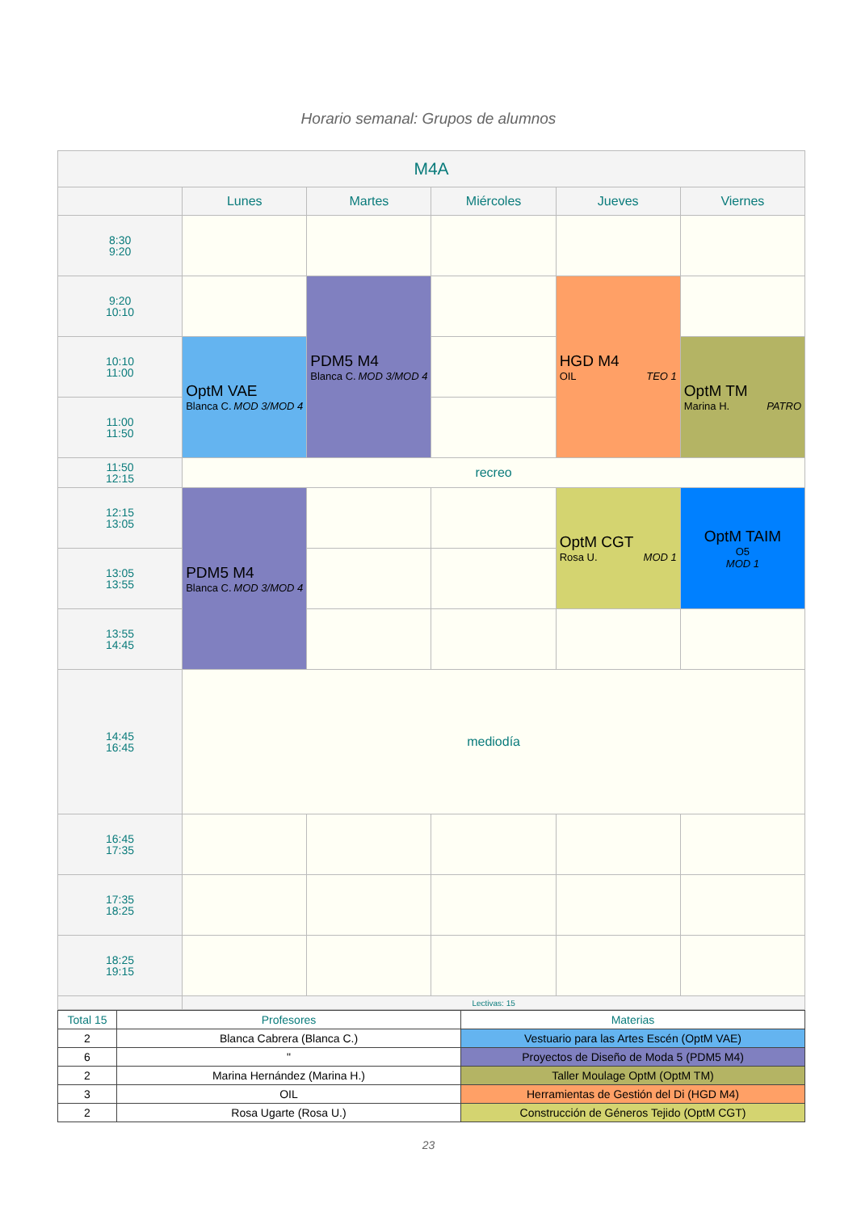Horario semanal: Grupos de alumnos
| M4A | | | | | |
| --- | --- | --- | --- | --- | --- |
| | Lunes | Martes | Miércoles | Jueves | Viernes |
| 8:30 9:20 | | | | | |
| 9:20 10:10 | | PDM5 M4 Blanca C. MOD 3/MOD 4 | | HGD M4 OIL TEO 1 | |
| 10:10 11:00 | OptM VAE Blanca C. MOD 3/MOD 4 | | | | OptM TM Marina H. PATRO |
| 11:00 11:50 | | | | | |
| 11:50 12:15 | recreo | | | | |
| 12:15 13:05 | PDM5 M4 Blanca C. MOD 3/MOD 4 | | | OptM CGT Rosa U. MOD 1 | OptM TAIM O5 MOD 1 |
| 13:05 13:55 | | | | | |
| 13:55 14:45 | | | | | |
| 14:45 16:45 | mediodía | | | | |
| 16:45 17:35 | | | | | |
| 17:35 18:25 | | | | | |
| 18:25 19:15 | | | | | |
| | Lectivas: 15 | | | | |
| Total 15 | Profesores | Materias |
| --- | --- | --- |
| 2 | Blanca Cabrera (Blanca C.) | Vestuario para las Artes Escén (OptM VAE) |
| 6 | " | Proyectos de Diseño de Moda 5 (PDM5 M4) |
| 2 | Marina Hernández (Marina H.) | Taller Moulage OptM (OptM TM) |
| 3 | OIL | Herramientas de Gestión del Di (HGD M4) |
| 2 | Rosa Ugarte (Rosa U.) | Construcción de Géneros Tejido (OptM CGT) |
23